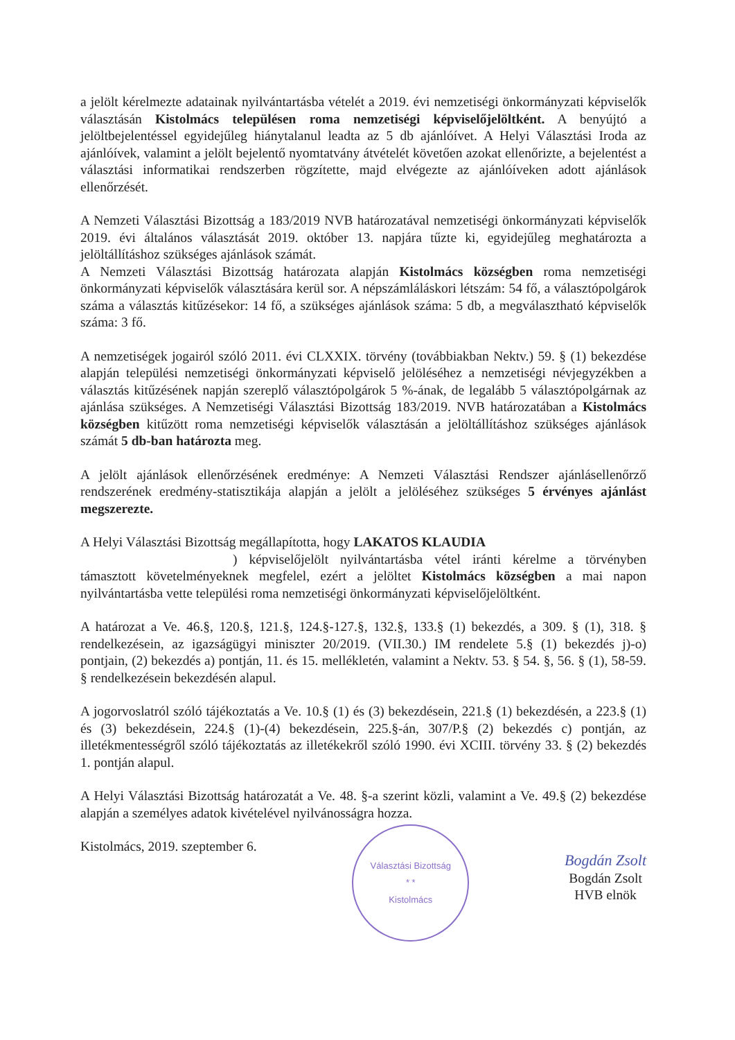a jelölt kérelmezte adatainak nyilvántartásba vételét a 2019. évi nemzetiségi önkormányzati képviselők választásán Kistolmács településen roma nemzetiségi képviselőjelöltként. A benyújtó a jelöltbejelentéssel egyidejűleg hiánytalanul leadta az 5 db ajánlóívet. A Helyi Választási Iroda az ajánlóívek, valamint a jelölt bejelentő nyomtatvány átvételét követően azokat ellenőrizte, a bejelentést a választási informatikai rendszerben rögzítette, majd elvégezte az ajánlóíveken adott ajánlások ellenőrzését.
A Nemzeti Választási Bizottság a 183/2019 NVB határozatával nemzetiségi önkormányzati képviselők 2019. évi általános választását 2019. október 13. napjára tűzte ki, egyidejűleg meghatározta a jelöltállításhoz szükséges ajánlások számát.
A Nemzeti Választási Bizottság határozata alapján Kistolmács községben roma nemzetiségi önkormányzati képviselők választására kerül sor. A népszámláláskori létszám: 54 fő, a választópolgárok száma a választás kitűzésekor: 14 fő, a szükséges ajánlások száma: 5 db, a megválasztható képviselők száma: 3 fő.
A nemzetiségek jogairól szóló 2011. évi CLXXIX. törvény (továbbiakban Nektv.) 59. § (1) bekezdése alapján települési nemzetiségi önkormányzati képviselő jelöléséhez a nemzetiségi névjegyzékben a választás kitűzésének napján szereplő választópolgárok 5 %-ának, de legalább 5 választópolgárnak az ajánlása szükséges. A Nemzetiségi Választási Bizottság 183/2019. NVB határozatában a Kistolmács községben kitűzött roma nemzetiségi képviselők választásán a jelöltállításhoz szükséges ajánlások számát 5 db-ban határozta meg.
A jelölt ajánlások ellenőrzésének eredménye: A Nemzeti Választási Rendszer ajánlásellenőrző rendszerének eredmény-statisztikája alapján a jelölt a jelöléséhez szükséges 5 érvényes ajánlást megszerezte.
A Helyi Választási Bizottság megállapította, hogy LAKATOS KLAUDIA
) képviselőjelölt nyilvántartásba vétel iránti kérelme a törvényben támasztott követelményeknek megfelel, ezért a jelöltet Kistolmács községben a mai napon nyilvántartásba vette települési roma nemzetiségi önkormányzati képviselőjelöltként.
A határozat a Ve. 46.§, 120.§, 121.§, 124.§-127.§, 132.§, 133.§ (1) bekezdés, a 309. § (1), 318. § rendelkezésein, az igazságügyi miniszter 20/2019. (VII.30.) IM rendelete 5.§ (1) bekezdés j)-o) pontjain, (2) bekezdés a) pontján, 11. és 15. mellékletén, valamint a Nektv. 53. § 54. §, 56. § (1), 58-59. § rendelkezésein bekezdésén alapul.
A jogorvoslatról szóló tájékoztatás a Ve. 10.§ (1) és (3) bekezdésein, 221.§ (1) bekezdésén, a 223.§ (1) és (3) bekezdésein, 224.§ (1)-(4) bekezdésein, 225.§-án, 307/P.§ (2) bekezdés c) pontján, az illetékmentességről szóló tájékoztatás az illetékekről szóló 1990. évi XCIII. törvény 33. § (2) bekezdés 1. pontján alapul.
A Helyi Választási Bizottság határozatát a Ve. 48. §-a szerint közli, valamint a Ve. 49.§ (2) bekezdése alapján a személyes adatok kivételével nyilvánosságra hozza.
Kistolmács, 2019. szeptember 6.
Választási Bizottság
* *
Kistolmács
Bogdán Zsolt
Bogdán Zsolt
HVB elnök